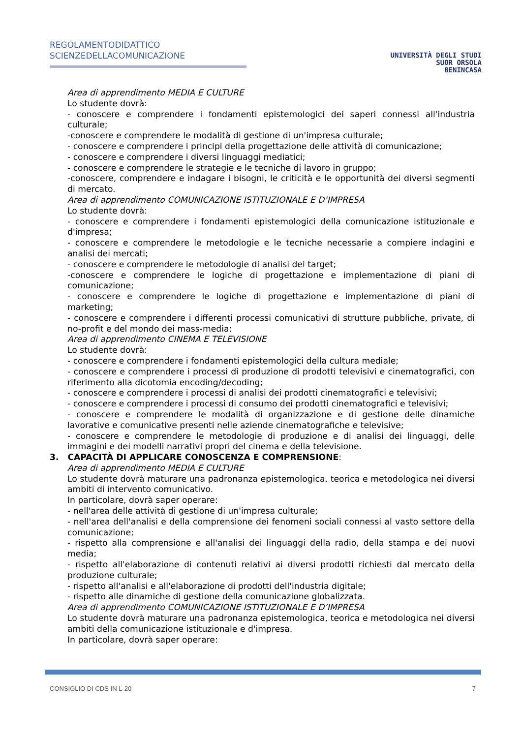REGOLAMENTODIDATTICO
SCIENZEDELLACOMUNICAZIONE
UNIVERSITÀ DEGLI STUDI
SUOR ORSOLA
BENINCASA
Area di apprendimento MEDIA E CULTURE
Lo studente dovrà:
- conoscere e comprendere i fondamenti epistemologici dei saperi connessi all'industria culturale;
-conoscere e comprendere le modalità di gestione di un'impresa culturale;
- conoscere e comprendere i principi della progettazione delle attività di comunicazione;
- conoscere e comprendere i diversi linguaggi mediatici;
- conoscere e comprendere le strategie e le tecniche di lavoro in gruppo;
-conoscere, comprendere e indagare i bisogni, le criticità e le opportunità dei diversi segmenti di mercato.
Area di apprendimento COMUNICAZIONE ISTITUZIONALE E D’IMPRESA
Lo studente dovrà:
- conoscere e comprendere i fondamenti epistemologici della comunicazione istituzionale e d'impresa;
- conoscere e comprendere le metodologie e le tecniche necessarie a compiere indagini e analisi dei mercati;
- conoscere e comprendere le metodologie di analisi dei target;
-conoscere e comprendere le logiche di progettazione e implementazione di piani di comunicazione;
- conoscere e comprendere le logiche di progettazione e implementazione di piani di marketing;
- conoscere e comprendere i differenti processi comunicativi di strutture pubbliche, private, di no-profit e del mondo dei mass-media;
Area di apprendimento CINEMA E TELEVISIONE
Lo studente dovrà:
- conoscere e comprendere i fondamenti epistemologici della cultura mediale;
- conoscere e comprendere i processi di produzione di prodotti televisivi e cinematografici, con riferimento alla dicotomia encoding/decoding;
- conoscere e comprendere i processi di analisi dei prodotti cinematografici e televisivi;
- conoscere e comprendere i processi di consumo dei prodotti cinematografici e televisivi;
- conoscere e comprendere le modalità di organizzazione e di gestione delle dinamiche lavorative e comunicative presenti nelle aziende cinematografiche e televisive;
- conoscere e comprendere le metodologie di produzione e di analisi dei linguaggi, delle immagini e dei modelli narrativi propri del cinema e della televisione.
3. CAPACITÀ DI APPLICARE CONOSCENZA E COMPRENSIONE:
Area di apprendimento MEDIA E CULTURE
Lo studente dovrà maturare una padronanza epistemologica, teorica e metodologica nei diversi ambiti di intervento comunicativo.
In particolare, dovrà saper operare:
- nell'area delle attività di gestione di un'impresa culturale;
- nell'area dell'analisi e della comprensione dei fenomeni sociali connessi al vasto settore della comunicazione;
- rispetto alla comprensione e all'analisi dei linguaggi della radio, della stampa e dei nuovi media;
- rispetto all'elaborazione di contenuti relativi ai diversi prodotti richiesti dal mercato della produzione culturale;
- rispetto all'analisi e all'elaborazione di prodotti dell'industria digitale;
- rispetto alle dinamiche di gestione della comunicazione globalizzata.
Area di apprendimento COMUNICAZIONE ISTITUZIONALE E D’IMPRESA
Lo studente dovrà maturare una padronanza epistemologica, teorica e metodologica nei diversi ambiti della comunicazione istituzionale e d'impresa.
In particolare, dovrà saper operare:
CONSIGLIO DI CDS IN L-20 7